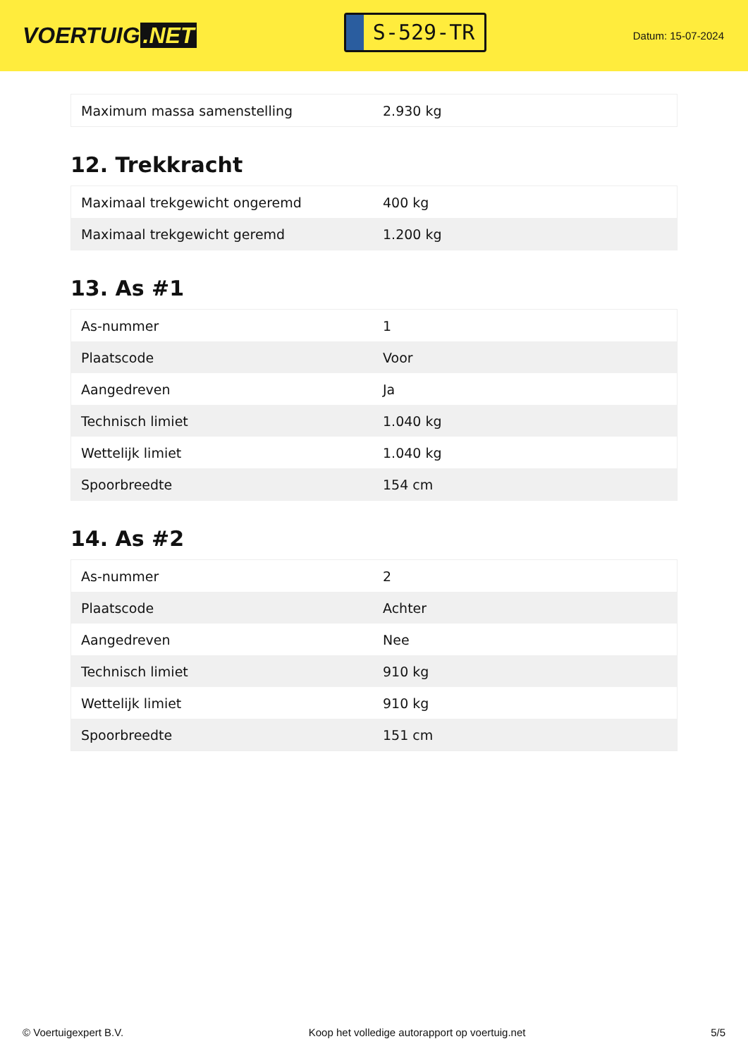VOERTUIG.NET
S-529-TR
Datum: 15-07-2024
| Maximum massa samenstelling | 2.930 kg |
12. Trekkracht
| Maximaal trekgewicht ongeremd | 400 kg |
| Maximaal trekgewicht geremd | 1.200 kg |
13. As #1
| As-nummer | 1 |
| Plaatscode | Voor |
| Aangedreven | Ja |
| Technisch limiet | 1.040 kg |
| Wettelijk limiet | 1.040 kg |
| Spoorbreedte | 154 cm |
14. As #2
| As-nummer | 2 |
| Plaatscode | Achter |
| Aangedreven | Nee |
| Technisch limiet | 910 kg |
| Wettelijk limiet | 910 kg |
| Spoorbreedte | 151 cm |
© Voertuigexpert B.V. Koop het volledige autorapport op voertuig.net 5/5